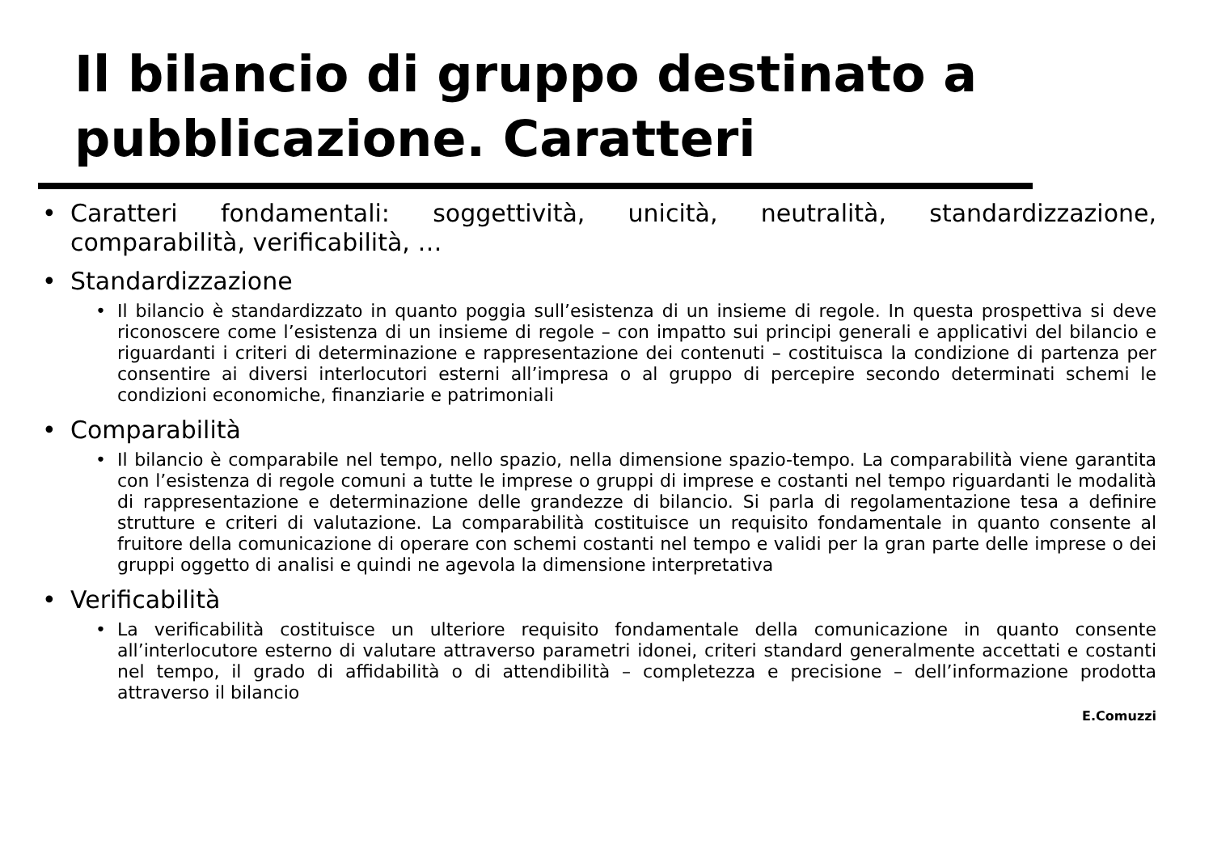Il bilancio di gruppo destinato a
pubblicazione. Caratteri
• Caratteri fondamentali: soggettività, unicità, neutralità, standardizzazione, comparabilità, verificabilità, …
• Standardizzazione
• Il bilancio è standardizzato in quanto poggia sull’esistenza di un insieme di regole. In questa prospettiva si deve riconoscere come l’esistenza di un insieme di regole – con impatto sui principi generali e applicativi del bilancio e riguardanti i criteri di determinazione e rappresentazione dei contenuti – costituisca la condizione di partenza per consentire ai diversi interlocutori esterni all’impresa o al gruppo di percepire secondo determinati schemi le condizioni economiche, finanziarie e patrimoniali
• Comparabilità
• Il bilancio è comparabile nel tempo, nello spazio, nella dimensione spazio-tempo. La comparabilità viene garantita con l’esistenza di regole comuni a tutte le imprese o gruppi di imprese e costanti nel tempo riguardanti le modalità di rappresentazione e determinazione delle grandezze di bilancio. Si parla di regolamentazione tesa a definire strutture e criteri di valutazione. La comparabilità costituisce un requisito fondamentale in quanto consente al fruitore della comunicazione di operare con schemi costanti nel tempo e validi per la gran parte delle imprese o dei gruppi oggetto di analisi e quindi ne agevola la dimensione interpretativa
• Verificabilità
• La verificabilità costituisce un ulteriore requisito fondamentale della comunicazione in quanto consente all’interlocutore esterno di valutare attraverso parametri idonei, criteri standard generalmente accettati e costanti nel tempo, il grado di affidabilità o di attendibilità – completezza e precisione – dell’informazione prodotta attraverso il bilancio
E.Comuzzi